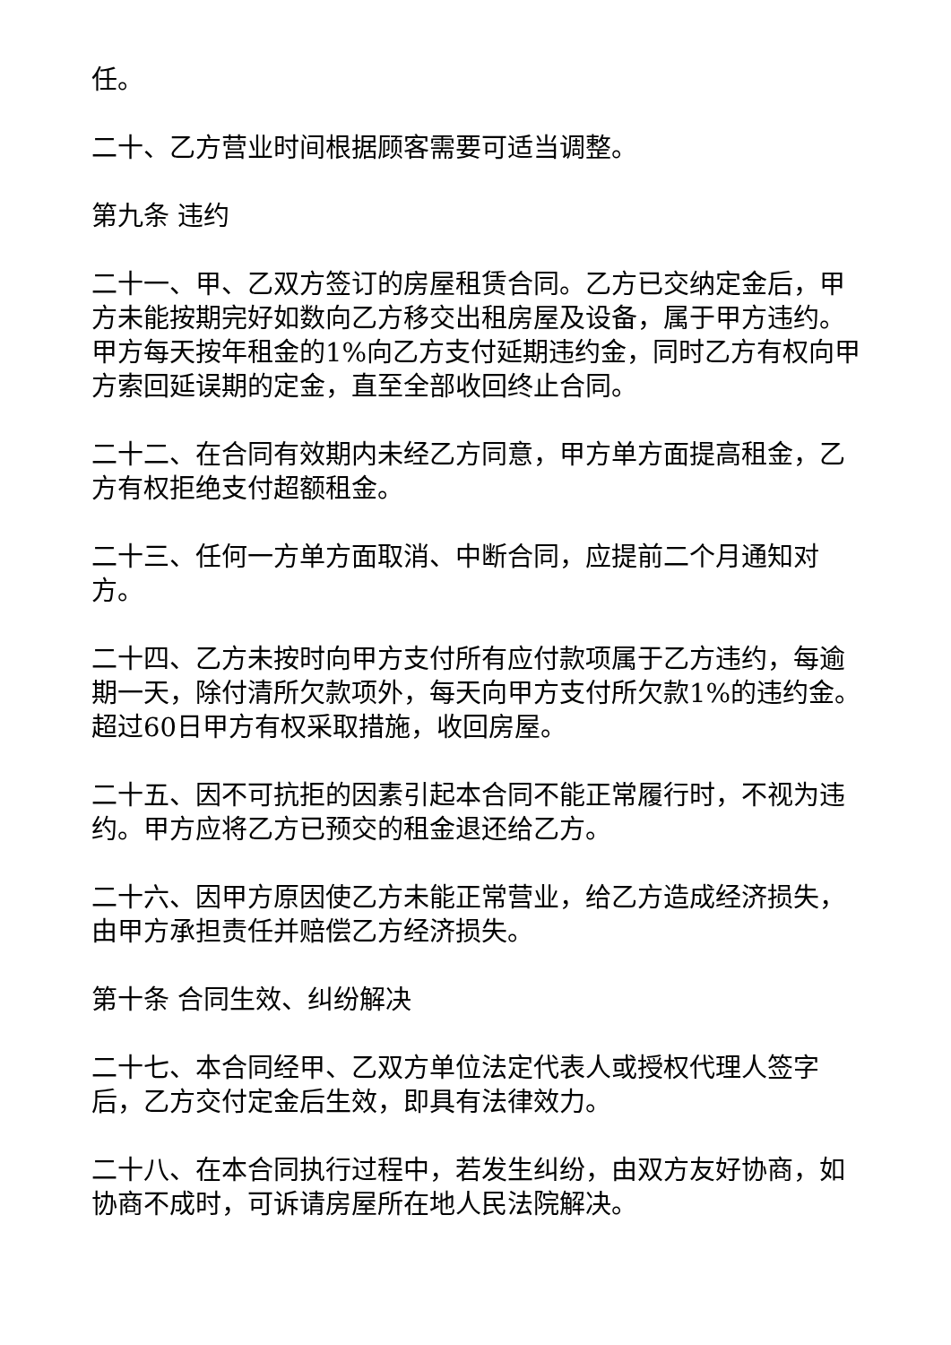任。
二十、乙方营业时间根据顾客需要可适当调整。
第九条 违约
二十一、甲、乙双方签订的房屋租赁合同。乙方已交纳定金后，甲方未能按期完好如数向乙方移交出租房屋及设备，属于甲方违约。甲方每天按年租金的1%向乙方支付延期违约金，同时乙方有权向甲方索回延误期的定金，直至全部收回终止合同。
二十二、在合同有效期内未经乙方同意，甲方单方面提高租金，乙方有权拒绝支付超额租金。
二十三、任何一方单方面取消、中断合同，应提前二个月通知对方。
二十四、乙方未按时向甲方支付所有应付款项属于乙方违约，每逾期一天，除付清所欠款项外，每天向甲方支付所欠款1%的违约金。超过60日甲方有权采取措施，收回房屋。
二十五、因不可抗拒的因素引起本合同不能正常履行时，不视为违约。甲方应将乙方已预交的租金退还给乙方。
二十六、因甲方原因使乙方未能正常营业，给乙方造成经济损失，由甲方承担责任并赔偿乙方经济损失。
第十条 合同生效、纠纷解决
二十七、本合同经甲、乙双方单位法定代表人或授权代理人签字后，乙方交付定金后生效，即具有法律效力。
二十八、在本合同执行过程中，若发生纠纷，由双方友好协商，如协商不成时，可诉请房屋所在地人民法院解决。